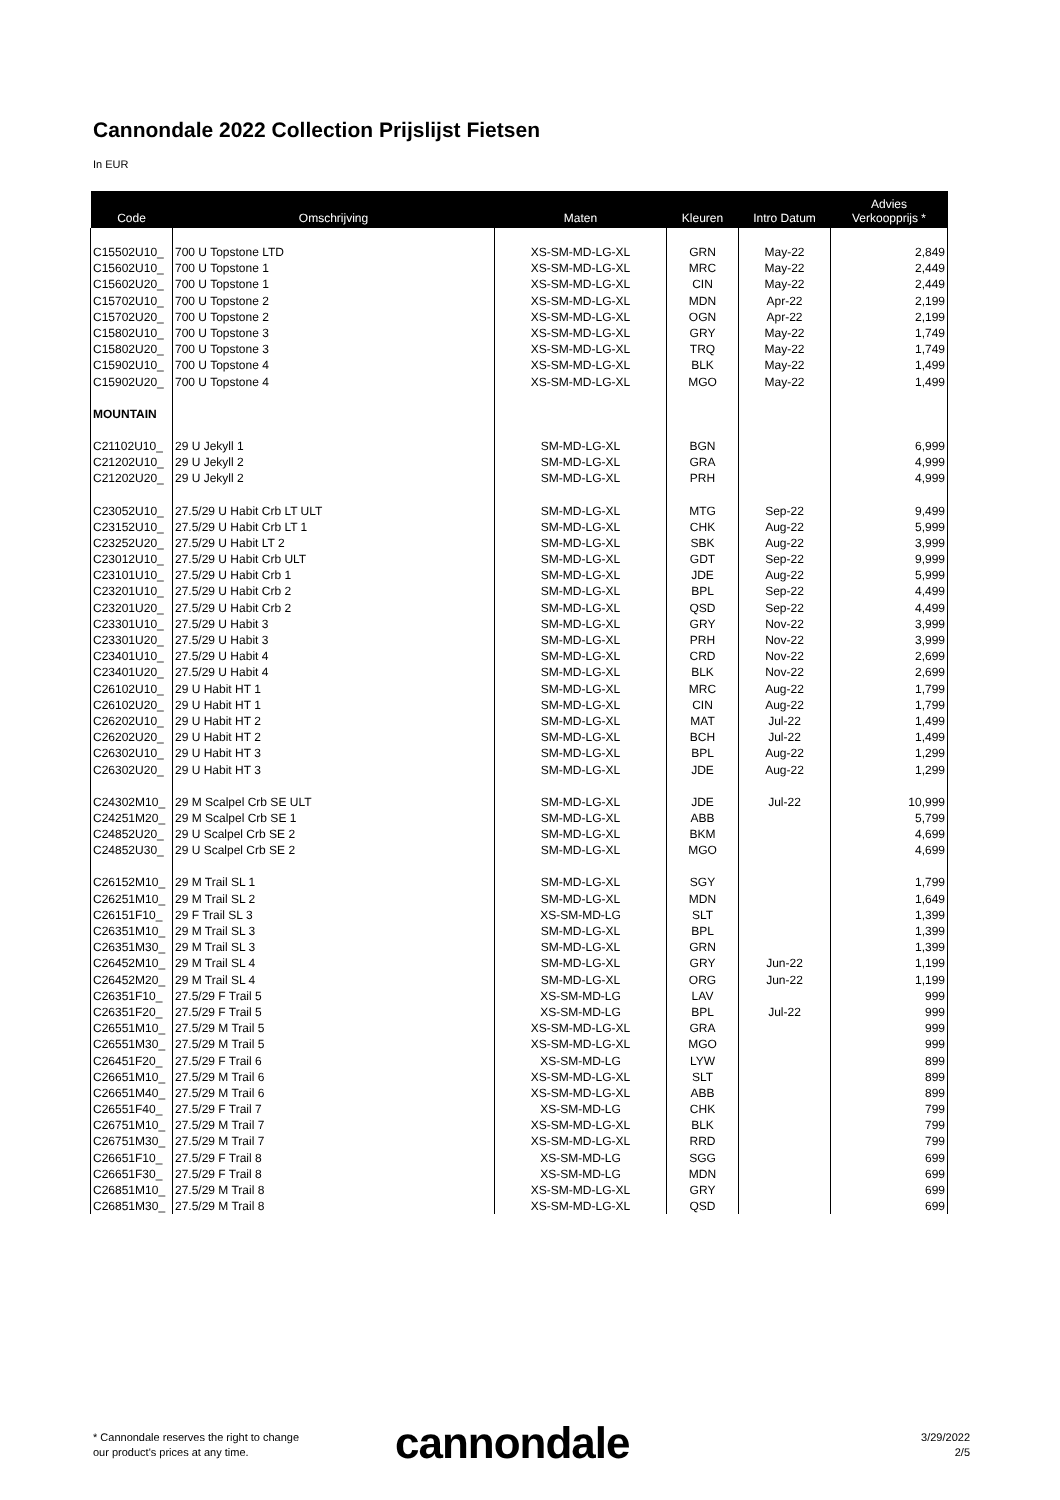Cannondale 2022 Collection Prijslijst Fietsen
In EUR
| Code | Omschrijving | Maten | Kleuren | Intro Datum | Advies Verkoopprijs * |
| --- | --- | --- | --- | --- | --- |
| C15502U10_ | 700 U Topstone LTD | XS-SM-MD-LG-XL | GRN | May-22 | 2,849 |
| C15602U10_ | 700 U Topstone 1 | XS-SM-MD-LG-XL | MRC | May-22 | 2,449 |
| C15602U20_ | 700 U Topstone 1 | XS-SM-MD-LG-XL | CIN | May-22 | 2,449 |
| C15702U10_ | 700 U Topstone 2 | XS-SM-MD-LG-XL | MDN | Apr-22 | 2,199 |
| C15702U20_ | 700 U Topstone 2 | XS-SM-MD-LG-XL | OGN | Apr-22 | 2,199 |
| C15802U10_ | 700 U Topstone 3 | XS-SM-MD-LG-XL | GRY | May-22 | 1,749 |
| C15802U20_ | 700 U Topstone 3 | XS-SM-MD-LG-XL | TRQ | May-22 | 1,749 |
| C15902U10_ | 700 U Topstone 4 | XS-SM-MD-LG-XL | BLK | May-22 | 1,499 |
| C15902U20_ | 700 U Topstone 4 | XS-SM-MD-LG-XL | MGO | May-22 | 1,499 |
| MOUNTAIN | | | | | |
| C21102U10_ | 29 U Jekyll 1 | SM-MD-LG-XL | BGN | | 6,999 |
| C21202U10_ | 29 U Jekyll 2 | SM-MD-LG-XL | GRA | | 4,999 |
| C21202U20_ | 29 U Jekyll 2 | SM-MD-LG-XL | PRH | | 4,999 |
| C23052U10_ | 27.5/29 U Habit Crb LT ULT | SM-MD-LG-XL | MTG | Sep-22 | 9,499 |
| C23152U10_ | 27.5/29 U Habit Crb LT 1 | SM-MD-LG-XL | CHK | Aug-22 | 5,999 |
| C23252U20_ | 27.5/29 U Habit LT 2 | SM-MD-LG-XL | SBK | Aug-22 | 3,999 |
| C23012U10_ | 27.5/29 U Habit Crb ULT | SM-MD-LG-XL | GDT | Sep-22 | 9,999 |
| C23101U10_ | 27.5/29 U Habit Crb 1 | SM-MD-LG-XL | JDE | Aug-22 | 5,999 |
| C23201U10_ | 27.5/29 U Habit Crb 2 | SM-MD-LG-XL | BPL | Sep-22 | 4,499 |
| C23201U20_ | 27.5/29 U Habit Crb 2 | SM-MD-LG-XL | QSD | Sep-22 | 4,499 |
| C23301U10_ | 27.5/29 U Habit 3 | SM-MD-LG-XL | GRY | Nov-22 | 3,999 |
| C23301U20_ | 27.5/29 U Habit 3 | SM-MD-LG-XL | PRH | Nov-22 | 3,999 |
| C23401U10_ | 27.5/29 U Habit 4 | SM-MD-LG-XL | CRD | Nov-22 | 2,699 |
| C23401U20_ | 27.5/29 U Habit 4 | SM-MD-LG-XL | BLK | Nov-22 | 2,699 |
| C26102U10_ | 29 U Habit HT 1 | SM-MD-LG-XL | MRC | Aug-22 | 1,799 |
| C26102U20_ | 29 U Habit HT 1 | SM-MD-LG-XL | CIN | Aug-22 | 1,799 |
| C26202U10_ | 29 U Habit HT 2 | SM-MD-LG-XL | MAT | Jul-22 | 1,499 |
| C26202U20_ | 29 U Habit HT 2 | SM-MD-LG-XL | BCH | Jul-22 | 1,499 |
| C26302U10_ | 29 U Habit HT 3 | SM-MD-LG-XL | BPL | Aug-22 | 1,299 |
| C26302U20_ | 29 U Habit HT 3 | SM-MD-LG-XL | JDE | Aug-22 | 1,299 |
| C24302M10_ | 29 M Scalpel Crb SE ULT | SM-MD-LG-XL | JDE | Jul-22 | 10,999 |
| C24251M20_ | 29 M Scalpel Crb SE 1 | SM-MD-LG-XL | ABB | | 5,799 |
| C24852U20_ | 29 U Scalpel Crb SE 2 | SM-MD-LG-XL | BKM | | 4,699 |
| C24852U30_ | 29 U Scalpel Crb SE 2 | SM-MD-LG-XL | MGO | | 4,699 |
| C26152M10_ | 29 M Trail SL 1 | SM-MD-LG-XL | SGY | | 1,799 |
| C26251M10_ | 29 M Trail SL 2 | SM-MD-LG-XL | MDN | | 1,649 |
| C26151F10_ | 29 F Trail SL 3 | XS-SM-MD-LG | SLT | | 1,399 |
| C26351M10_ | 29 M Trail SL 3 | SM-MD-LG-XL | BPL | | 1,399 |
| C26351M30_ | 29 M Trail SL 3 | SM-MD-LG-XL | GRN | | 1,399 |
| C26452M10_ | 29 M Trail SL 4 | SM-MD-LG-XL | GRY | Jun-22 | 1,199 |
| C26452M20_ | 29 M Trail SL 4 | SM-MD-LG-XL | ORG | Jun-22 | 1,199 |
| C26351F10_ | 27.5/29 F Trail 5 | XS-SM-MD-LG | LAV | | 999 |
| C26351F20_ | 27.5/29 F Trail 5 | XS-SM-MD-LG | BPL | Jul-22 | 999 |
| C26551M10_ | 27.5/29 M Trail 5 | XS-SM-MD-LG-XL | GRA | | 999 |
| C26551M30_ | 27.5/29 M Trail 5 | XS-SM-MD-LG-XL | MGO | | 999 |
| C26451F20_ | 27.5/29 F Trail 6 | XS-SM-MD-LG | LYW | | 899 |
| C26651M10_ | 27.5/29 M Trail 6 | XS-SM-MD-LG-XL | SLT | | 899 |
| C26651M40_ | 27.5/29 M Trail 6 | XS-SM-MD-LG-XL | ABB | | 899 |
| C26551F40_ | 27.5/29 F Trail 7 | XS-SM-MD-LG | CHK | | 799 |
| C26751M10_ | 27.5/29 M Trail 7 | XS-SM-MD-LG-XL | BLK | | 799 |
| C26751M30_ | 27.5/29 M Trail 7 | XS-SM-MD-LG-XL | RRD | | 799 |
| C26651F10_ | 27.5/29 F Trail 8 | XS-SM-MD-LG | SGG | | 699 |
| C26651F30_ | 27.5/29 F Trail 8 | XS-SM-MD-LG | MDN | | 699 |
| C26851M10_ | 27.5/29 M Trail 8 | XS-SM-MD-LG-XL | GRY | | 699 |
| C26851M30_ | 27.5/29 M Trail 8 | XS-SM-MD-LG-XL | QSD | | 699 |
* Cannondale reserves the right to change
our product's prices at any time.
cannondale
3/29/2022
2/5